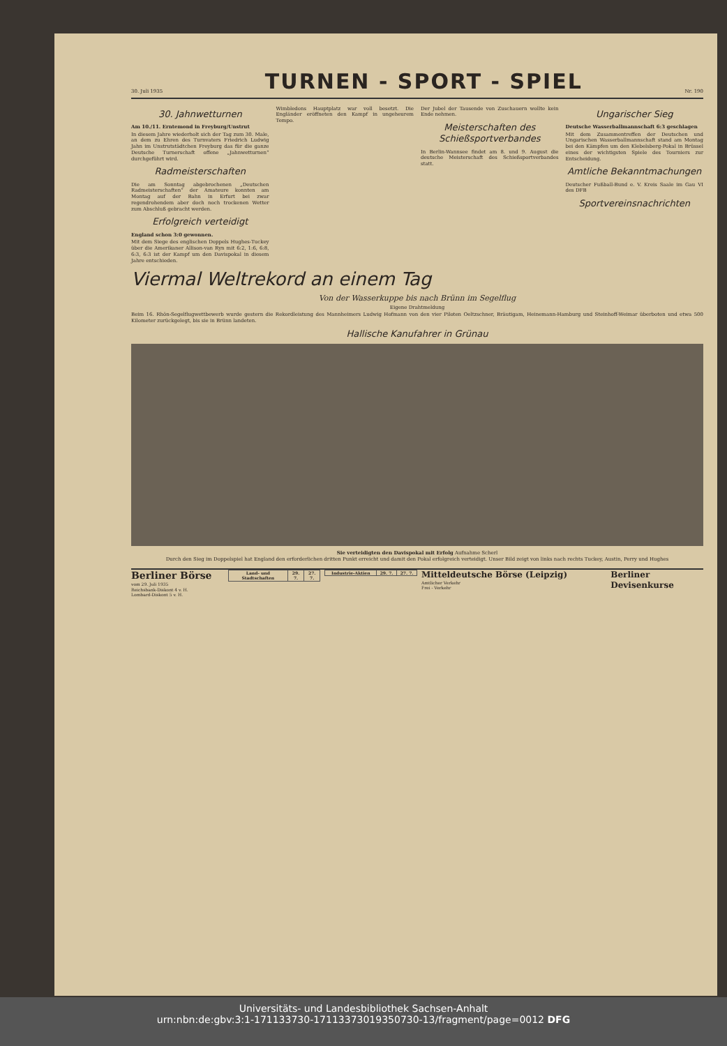30. Juli 1935
TURNEN - SPORT - SPIEL
Nr. 190
30. Jahnwetturnen
Am 10./11. Erntemond in Freyburg/Unstrut
In diesem Jahre wiederholt sich der Tag zum 30. Male, an dem zu Ehren des Turnvaters Friedrich Ludwig Jahn im Unstrutstädtchen Freyburg das für die ganze Deutsche Turnerschaft offene „Jahnwetturnen“ durchgeführt wird.
Radmeisterschaften
Die am Sonntag abgebrochenen „Deutschen Radmeisterschaften“ der Amateure konnten am Montag auf der Bahn in Erfurt bei zwar regendrohendem aber doch noch trockenen Wetter zum Abschluß gebracht werden.
Erfolgreich verteidigt
England schon 3:0 gewonnen.
Mit dem Siege des englischen Doppels Hughes-Tuckey über die Amerikaner Allison-van Ryn mit 6:2, 1:6, 6:8, 6:3, 6:3 ist der Kampf um den Davispokal in diesem Jahre entschieden.
Wimbledons Hauptplatz war voll besetzt. Die Engländer eröffneten den Kampf in ungeheurem Tempo.
Der Jubel der Tausende von Zuschauern wollte kein Ende nehmen.
Meisterschaften des Schießsportverbandes
In Berlin-Wannsee findet am 8. und 9. August die deutsche Meisterschaft des Schießsportverbandes statt.
Ungarischer Sieg
Deutsche Wasserballmannschaft 6:3 geschlagen
Mit dem Zusammentreffen der Deutschen und Ungarischen Wasserballmannschaft stand am Montag bei den Kämpfen um den Klebelsberg-Pokal in Brüssel eines der wichtigsten Spiele des Tourniers zur Entscheidung.
Amtliche Bekanntmachungen
Deutscher Fußball-Bund e. V. Kreis Saale im Gau VI des DFB
Sportvereinsnachrichten
Viermal Weltrekord an einem Tag
Von der Wasserkuppe bis nach Brünn im Segelflug
Eigene Drahtmeldung
Beim 16. Rhön-Segelflugwettbewerb wurde gestern die Rekordleistung des Mannheimers Ludwig Hofmann von den vier Piloten Oeltzschner, Bräutigam, Heinemann-Hamburg und Steinhoff-Weimar überboten und etwa 500 Kilometer zurückgelegt, bis sie in Brünn landeten.
Hallische Kanufahrer in Grünau
Sie verteidigten den Davispokal mit Erfolg Aufnahme Scherl
Durch den Sieg im Doppelspiel hat England den erforderlichen dritten Punkt erreicht und damit den Pokal erfolgreich verteidigt. Unser Bild zeigt von links nach rechts Tuckey, Austin, Perry und Hughes
Berliner Börse
vom 29. Juli 1935
Reichsbank-Diskont 4 v. H.
Lombard-Diskont 5 v. H.
| Land- und Stadtschaften | 29. 7. | 27. 7. |
| --- | --- | --- |
| Industrie-Aktien | 29. 7. | 27. 7. |
| --- | --- | --- |
Mitteldeutsche Börse (Leipzig)
Amtlicher Verkehr
Frei - Verkehr
Berliner Devisenkurse
Universitäts- und Landesbibliothek Sachsen-Anhalt
urn:nbn:de:gbv:3:1-171133730-17113373019350730-13/fragment/page=0012 DFG